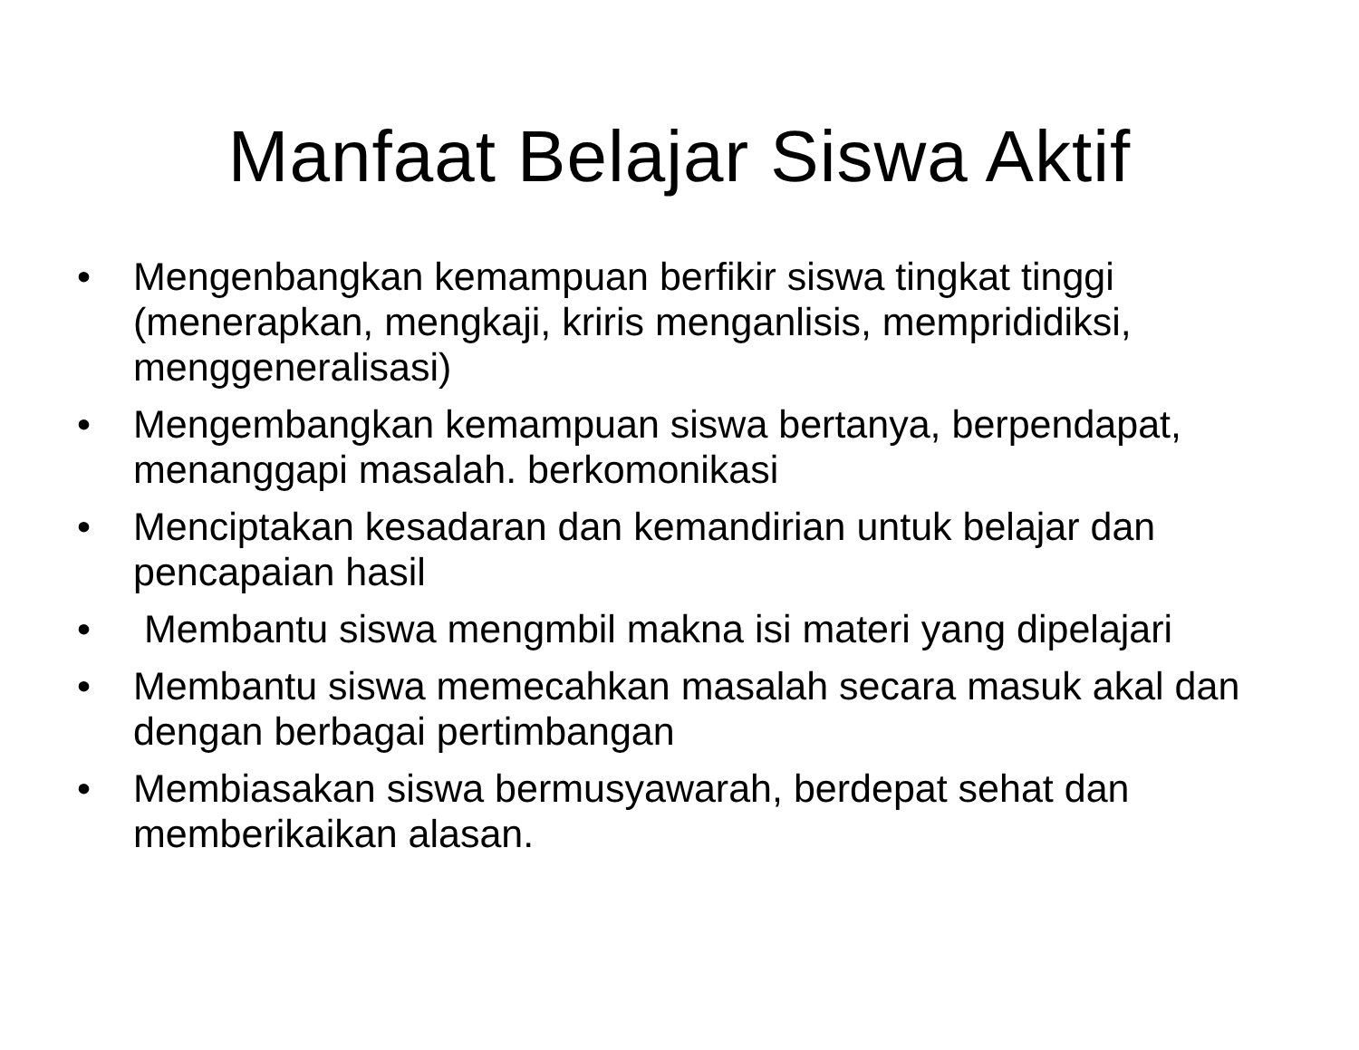Manfaat Belajar Siswa Aktif
• Mengenbangkan kemampuan berfikir siswa tingkat tinggi (menerapkan, mengkaji, kriris menganlisis, memprididiksi, menggeneralisasi)
• Mengembangkan kemampuan siswa bertanya, berpendapat, menanggapi masalah. berkomonikasi
• Menciptakan kesadaran dan kemandirian untuk belajar dan pencapaian hasil
• Membantu siswa mengmbil makna isi materi yang dipelajari
• Membantu siswa memecahkan masalah secara masuk akal dan dengan berbagai pertimbangan
• Membiasakan siswa bermusyawarah, berdepat sehat dan memberikaikan alasan.